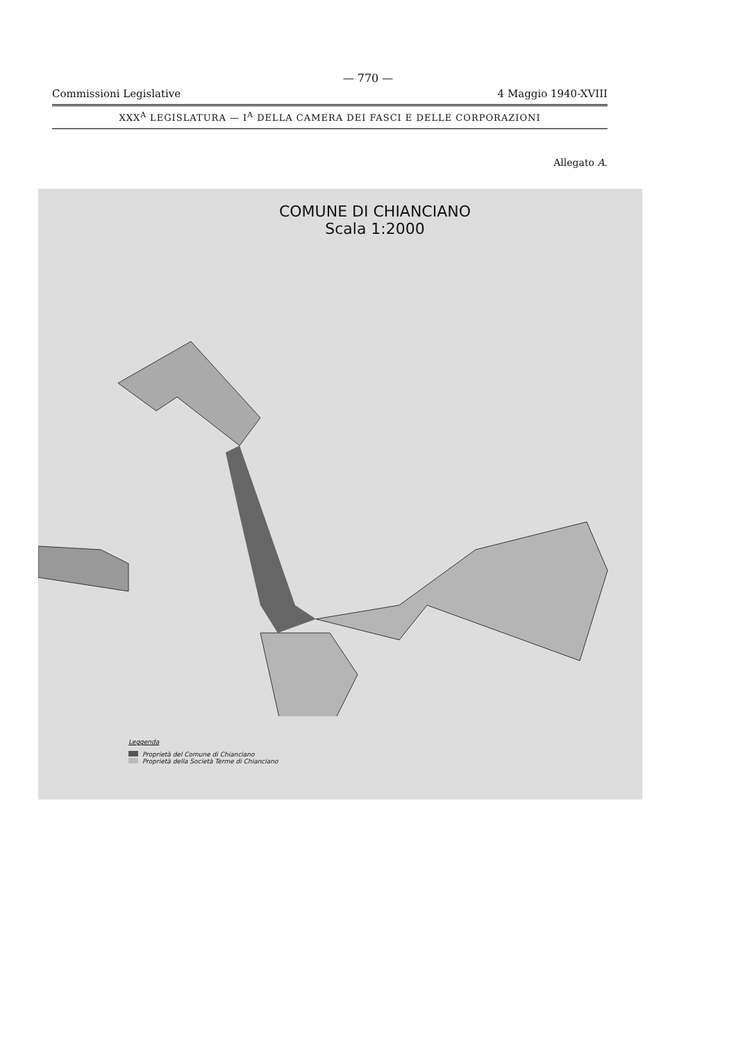— 770 —
Commissioni Legislative 4 Maggio 1940-XVIII
XXX<sup>A</sup> LEGISLATURA — I<sup>A</sup> DELLA CAMERA DEI FASCI E DELLE CORPORAZIONI
Allegato A.
COMUNE DI CHIANCIANO
Scala 1:2000
Leggenda
Proprietà del Comune di Chianciano
Proprietà della Società Terme di Chianciano